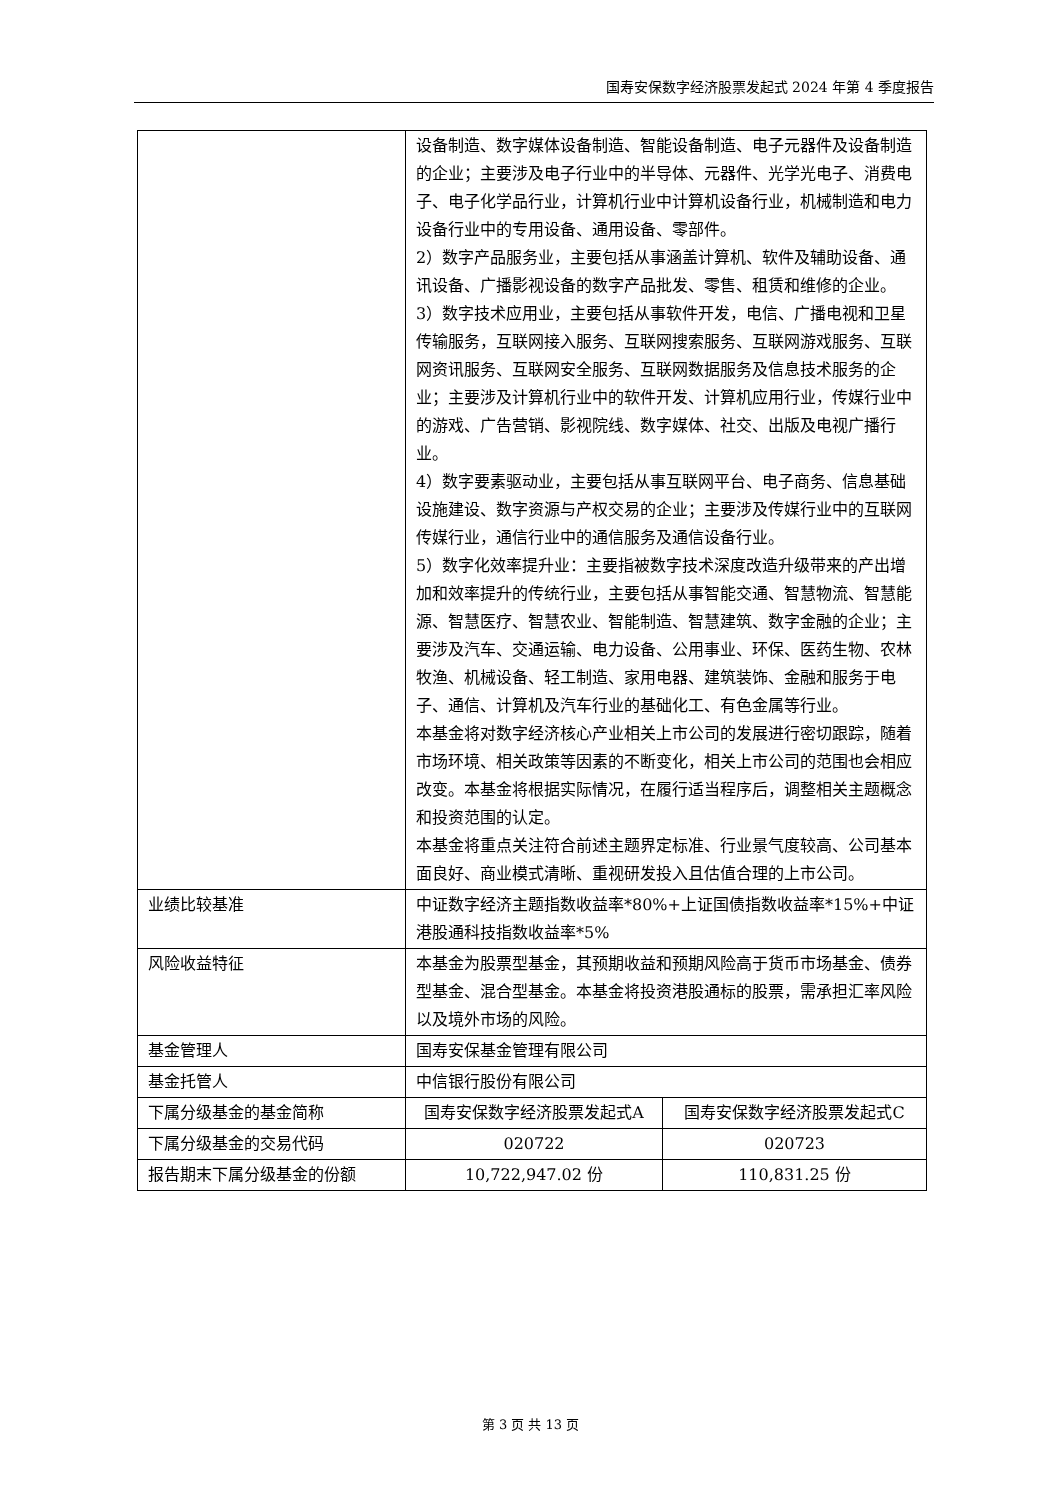国寿安保数字经济股票发起式 2024 年第 4 季度报告
| | 设备制造、数字媒体设备制造、智能设备制造、电子元器件及设备制造的企业；主要涉及电子行业中的半导体、元器件、光学光电子、消费电子、电子化学品行业，计算机行业中计算机设备行业，机械制造和电力设备行业中的专用设备、通用设备、零部件。 2）数字产品服务业，主要包括从事涵盖计算机、软件及辅助设备、通讯设备、广播影视设备的数字产品批发、零售、租赁和维修的企业。 3）数字技术应用业，主要包括从事软件开发，电信、广播电视和卫星传输服务，互联网接入服务、互联网搜索服务、互联网游戏服务、互联网资讯服务、互联网安全服务、互联网数据服务及信息技术服务的企业；主要涉及计算机行业中的软件开发、计算机应用行业，传媒行业中的游戏、广告营销、影视院线、数字媒体、社交、出版及电视广播行业。 4）数字要素驱动业，主要包括从事互联网平台、电子商务、信息基础设施建设、数字资源与产权交易的企业；主要涉及传媒行业中的互联网传媒行业，通信行业中的通信服务及通信设备行业。 5）数字化效率提升业：主要指被数字技术深度改造升级带来的产出增加和效率提升的传统行业，主要包括从事智能交通、智慧物流、智慧能源、智慧医疗、智慧农业、智能制造、智慧建筑、数字金融的企业；主要涉及汽车、交通运输、电力设备、公用事业、环保、医药生物、农林牧渔、机械设备、轻工制造、家用电器、建筑装饰、金融和服务于电子、通信、计算机及汽车行业的基础化工、有色金属等行业。 本基金将对数字经济核心产业相关上市公司的发展进行密切跟踪，随着市场环境、相关政策等因素的不断变化，相关上市公司的范围也会相应改变。本基金将根据实际情况，在履行适当程序后，调整相关主题概念和投资范围的认定。 本基金将重点关注符合前述主题界定标准、行业景气度较高、公司基本面良好、商业模式清晰、重视研发投入且估值合理的上市公司。 | |
| 业绩比较基准 | 中证数字经济主题指数收益率*80%+上证国债指数收益率*15%+中证港股通科技指数收益率*5% | |
| 风险收益特征 | 本基金为股票型基金，其预期收益和预期风险高于货币市场基金、债券型基金、混合型基金。本基金将投资港股通标的股票，需承担汇率风险以及境外市场的风险。 | |
| 基金管理人 | 国寿安保基金管理有限公司 | |
| 基金托管人 | 中信银行股份有限公司 | |
| 下属分级基金的基金简称 | 国寿安保数字经济股票发起式A | 国寿安保数字经济股票发起式C |
| 下属分级基金的交易代码 | 020722 | 020723 |
| 报告期末下属分级基金的份额 | 10,722,947.02 份 | 110,831.25 份 |
第 3 页 共 13 页